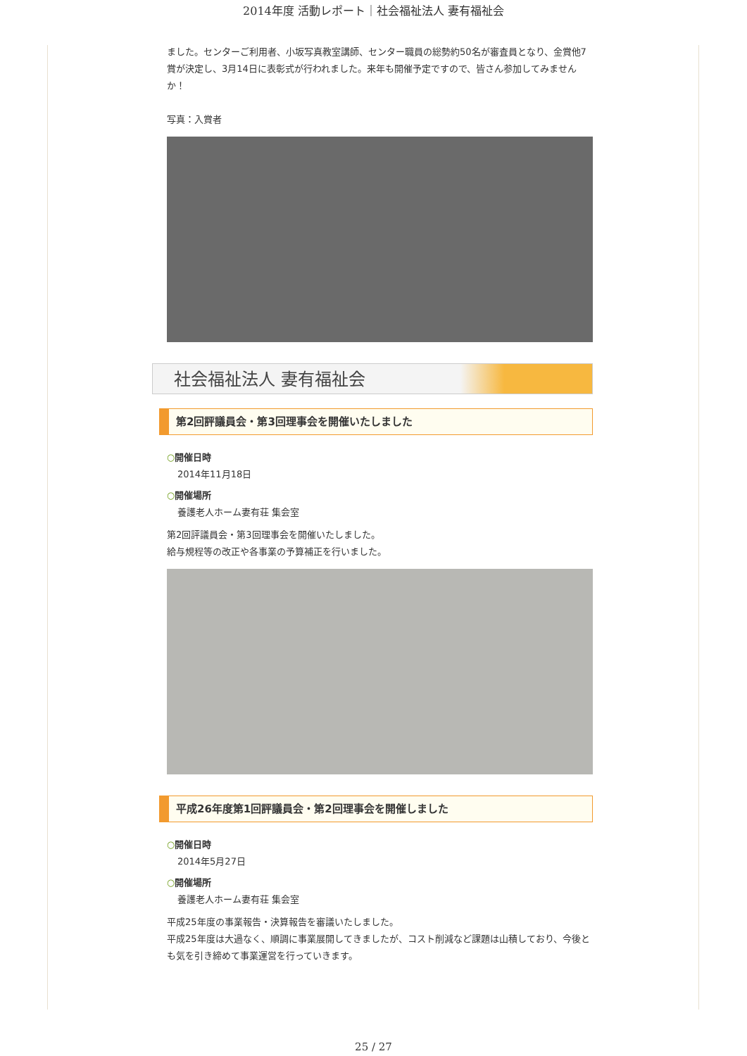2014年度 活動レポート｜社会福祉法人 妻有福祉会
ました。センターご利用者、小坂写真教室講師、センター職員の総勢約50名が審査員となり、金賞他7賞が決定し、3月14日に表彰式が行われました。来年も開催予定ですので、皆さん参加してみませんか！
写真：入賞者
社会福祉法人 妻有福祉会
第2回評議員会・第3回理事会を開催いたしました
○開催日時
2014年11月18日
○開催場所
養護老人ホーム妻有荘 集会室
第2回評議員会・第3回理事会を開催いたしました。
給与規程等の改正や各事業の予算補正を行いました。
平成26年度第1回評議員会・第2回理事会を開催しました
○開催日時
2014年5月27日
○開催場所
養護老人ホーム妻有荘 集会室
平成25年度の事業報告・決算報告を審議いたしました。
平成25年度は大過なく、順調に事業展開してきましたが、コスト削減など課題は山積しており、今後とも気を引き締めて事業運営を行っていきます。
25 / 27